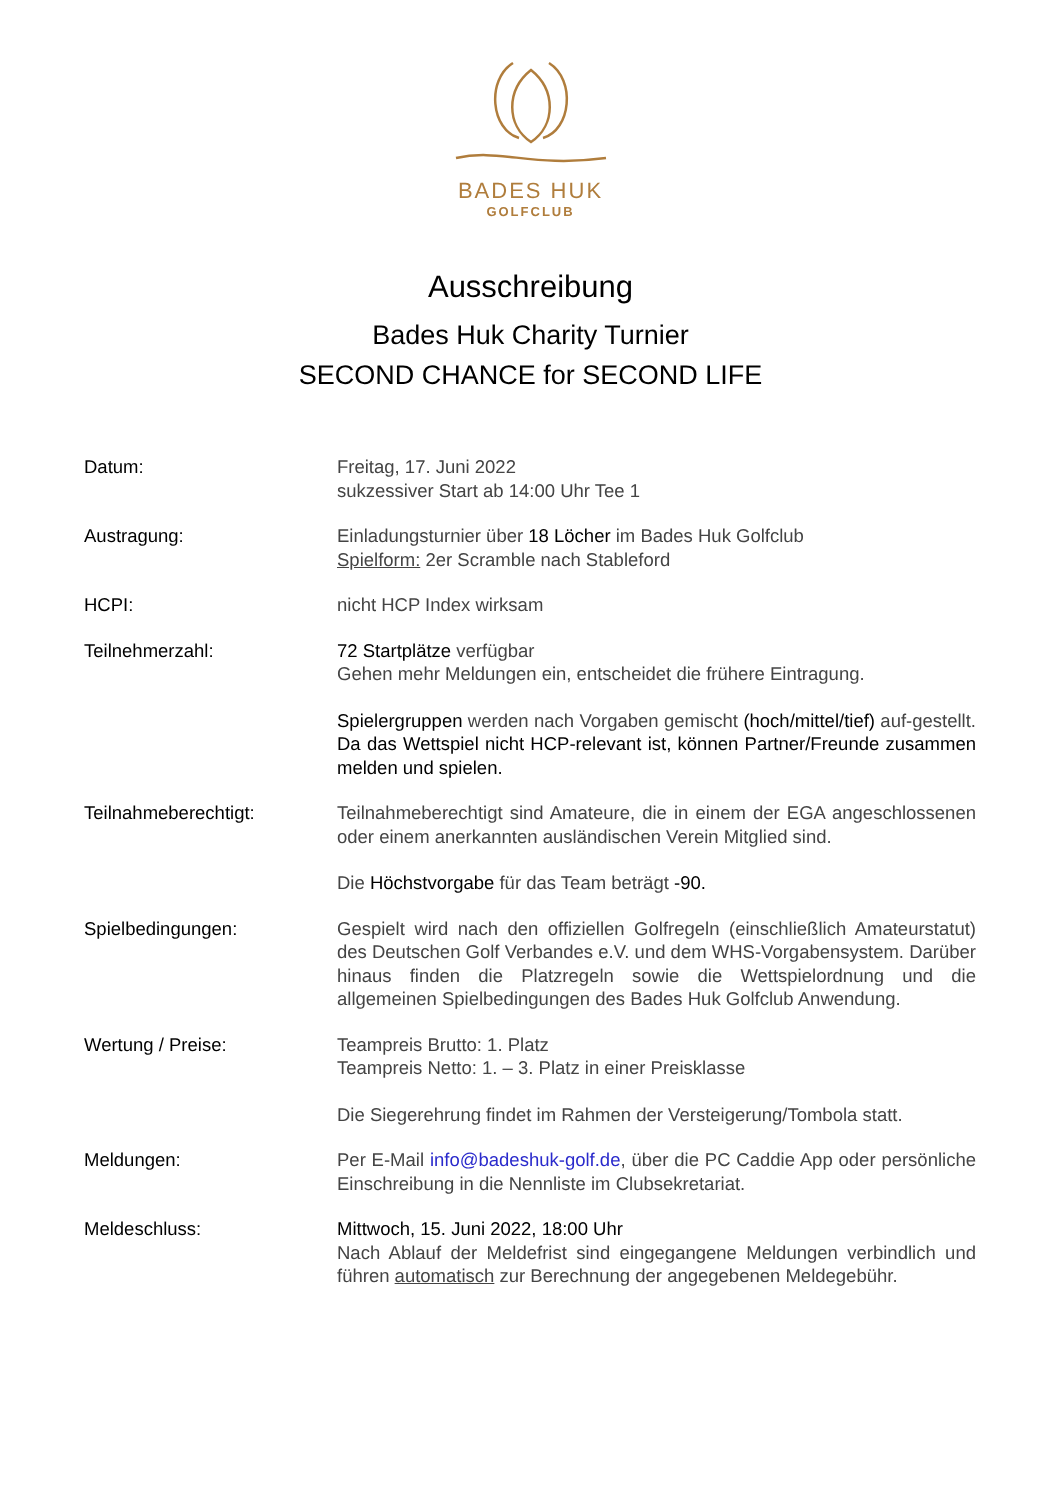BADES HUK
GOLFCLUB
Ausschreibung
Bades Huk Charity Turnier
SECOND CHANCE for SECOND LIFE
| Datum: | Freitag, 17. Juni 2022 sukzessiver Start ab 14:00 Uhr Tee 1 |
| Austragung: | Einladungsturnier über 18 Löcher im Bades Huk Golfclub Spielform: 2er Scramble nach Stableford |
| HCPI: | nicht HCP Index wirksam |
| Teilnehmerzahl: | 72 Startplätze verfügbar Gehen mehr Meldungen ein, entscheidet die frühere Eintragung. Spielergruppen werden nach Vorgaben gemischt (hoch/mittel/tief) auf-gestellt. Da das Wettspiel nicht HCP-relevant ist, können Partner/Freunde zusammen melden und spielen. |
| Teilnahmeberechtigt: | Teilnahmeberechtigt sind Amateure, die in einem der EGA angeschlossenen oder einem anerkannten ausländischen Verein Mitglied sind. Die Höchstvorgabe für das Team beträgt -90. |
| Spielbedingungen: | Gespielt wird nach den offiziellen Golfregeln (einschließlich Amateurstatut) des Deutschen Golf Verbandes e.V. und dem WHS-Vorgabensystem. Darüber hinaus finden die Platzregeln sowie die Wettspielordnung und die allgemeinen Spielbedingungen des Bades Huk Golfclub Anwendung. |
| Wertung / Preise: | Teampreis Brutto: 1. Platz Teampreis Netto: 1. – 3. Platz in einer Preisklasse Die Siegerehrung findet im Rahmen der Versteigerung/Tombola statt. |
| Meldungen: | Per E-Mail info@badeshuk-golf.de , über die PC Caddie App oder persönliche Einschreibung in die Nennliste im Clubsekretariat. |
| Meldeschluss: | Mittwoch, 15. Juni 2022, 18:00 Uhr Nach Ablauf der Meldefrist sind eingegangene Meldungen verbindlich und führen automatisch zur Berechnung der angegebenen Meldegebühr. |